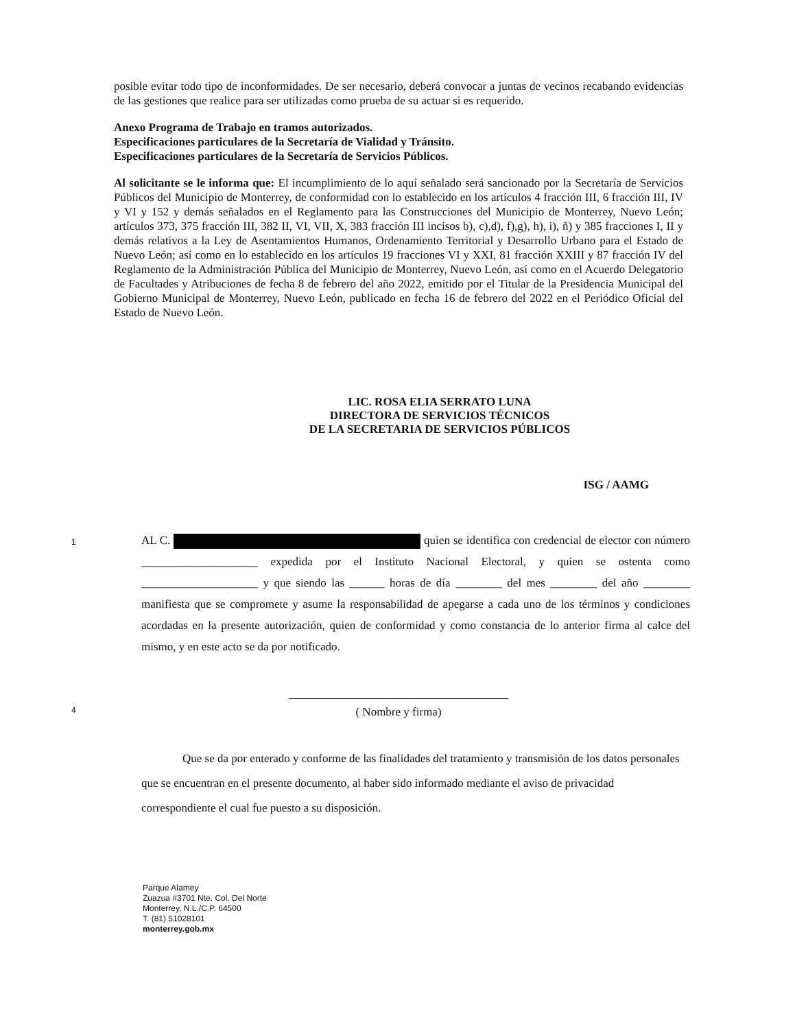posible evitar todo tipo de inconformidades. De ser necesario, deberá convocar a juntas de vecinos recabando evidencias de las gestiones que realice para ser utilizadas como prueba de su actuar si es requerido.
Anexo Programa de Trabajo en tramos autorizados.
Especificaciones particulares de la Secretaría de Vialidad y Tránsito.
Especificaciones particulares de la Secretaría de Servicios Públicos.
Al solicitante se le informa que: El incumplimiento de lo aquí señalado será sancionado por la Secretaría de Servicios Públicos del Municipio de Monterrey, de conformidad con lo establecido en los artículos 4 fracción III, 6 fracción III, IV y VI y 152 y demás señalados en el Reglamento para las Construcciones del Municipio de Monterrey, Nuevo León; artículos 373, 375 fracción III, 382 II, VI, VII, X, 383 fracción III incisos b), c),d), f),g), h), i), ñ) y 385 fracciones I, II y demás relativos a la Ley de Asentamientos Humanos, Ordenamiento Territorial y Desarrollo Urbano para el Estado de Nuevo León; así como en lo establecido en los artículos 19 fracciones VI y XXI, 81 fracción XXIII y 87 fracción IV del Reglamento de la Administración Pública del Municipio de Monterrey, Nuevo León, así como en el Acuerdo Delegatorio de Facultades y Atribuciones de fecha 8 de febrero del año 2022, emitido por el Titular de la Presidencia Municipal del Gobierno Municipal de Monterrey, Nuevo León, publicado en fecha 16 de febrero del 2022 en el Periódico Oficial del Estado de Nuevo León.
LIC. ROSA ELIA SERRATO LUNA
DIRECTORA DE SERVICIOS TÉCNICOS
DE LA SECRETARIA DE SERVICIOS PÚBLICOS
ISG / AAMG
AL C. quien se identifica con credencial de elector con número ____________________ expedida por el Instituto Nacional Electoral, y quien se ostenta como ____________________ y que siendo las ______ horas de día ________ del mes ________ del año ________ manifiesta que se compromete y asume la responsabilidad de apegarse a cada uno de los términos y condiciones acordadas en la presente autorización, quien de conformidad y como constancia de lo anterior firma al calce del mismo, y en este acto se da por notificado.
( Nombre y firma)
Que se da por enterado y conforme de las finalidades del tratamiento y transmisión de los datos personales que se encuentran en el presente documento, al haber sido informado mediante el aviso de privacidad correspondiente el cual fue puesto a su disposición.
1
4
Parque Alamey
Zuazua #3701 Nte. Col. Del Norte
Monterrey, N.L./C.P. 64500
T. (81) 51028101
monterrey.gob.mx